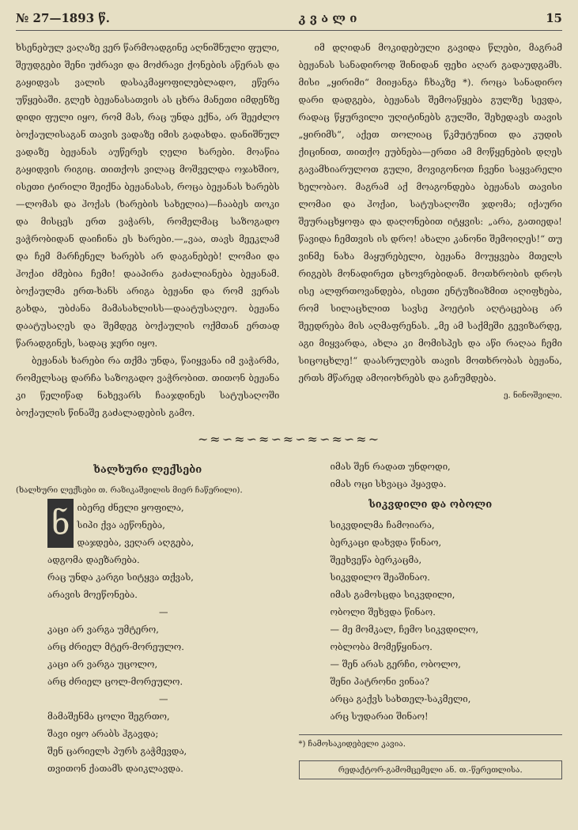№ 27—1893 წ. კ ვ ა ლ ი 15
ხსენებულ ვაღაზე ვერ წარმოადგინე აღნიშნული ფული, შეუდგები შენი უძრავი და მოძრავი ქონების აწერას და გაყიდვას ვალის დასაკმაყოფილებლადო, ეწერა უწყებაში. გლეხ ბეჟანასათვის ას ცხრა მანეთი იმდენზე დიდი ფული იყო, რომ მას, რაც უნდა ექნა, არ შეეძლო ბოქაულისაგან თავის ვადაზე იმის გადახდა. დანიშნულ ვადაზე ბეჟანას აუწერეს ღელი ხარები. მოაწია გაყიდვის რიგიც. თითქოს ვილაც მოშველდა ოჯახშიო, ისეთი ტირილი შეიქნა ბეჟანასას, როცა ბეჟანას ხარებს—ლომას და ჰოქას (ხარების სახელია)—ჩააბეს თოკი და მისცეს ერთ ვაჭარს, რომელმაც საზოგადო ვაჭრობიდან დაიჩინა ეს ხარები.—„ვაა, თავს მეეკლამ და ჩემ მარჩენელ ხარებს არ დაგანებებ! ლომაი და ჰოქაი ძმებია ჩემი! დააპირა გაძალიანება ბეჟანამ. ბოქაულმა ერთ-ხანს არიგა ბეჟანი და რომ ვერას გახდა, უბძანა მამასახლისს—დაატუსაღეო. ბეჟანა დაატუსაღეს და შემდეგ ბოქაულის ოქმთან ერთად წარადგინეს, სადაც ჯერი იყო.
ბეჟანას ხარები რა თქმა უნდა, წაიყვანა იმ ვაჭარმა, რომელსაც დარჩა საზოგადო ვაჭრობით. თითონ ბეჟანა კი წელიწად ნახევარს ჩააჯდინეს სატუსაღოში ბოქაულის წინაშე გაძალადების გამო.
იმ დღიდან მოკიდებული გავიდა წლები, მაგრამ ბეჟანას სანადიროდ შინიდან ფეხი აღარ გადაუდგამს. მისი „ყირიმი“ მიიჟანგა ჩხაკზე *). როცა სანადირო დარი დადგება, ბეჟანას შემოაწყება გულზე სევდა, რადაც წყურვილი უღიტინებს გულში, შეხედავს თავის „ყირიმს“, აქეთ თოლიაც წკმუტუნით და კუდის ქიცინით, თითქო ეუბნება—ერთი ამ მოწყენების დღეს გავამხიარულოთ გული, მოვიგონოთ ჩვენი საყვარელი ხელობაო. მაგრამ აქ მოაგონდება ბეჟანას თავისი ლომაი და ჰოქაი, სატუსაღოში ჯდომა; იქაური შეურაცხყოფა და დაღონებით იტყვის: „არა, გათიედა! წავიდა ჩემთვის ის დრო! ახალი კანონი შემოიღეს!“ თუ ვინმე ნახა მაყურებელი, ბეჟანა მოუყვება მთელს რიგებს მონადირეთ ცხოვრებიდან. მოთხრობის დროს ისე ალფრთოვანდება, ისეთი ენტუზიაზმით აღიფხება, რომ სილაცხლით სავსე პოეტის აღტაცებაც არ შეედრება მის აღმაფრენას. „მე ამ საქმეში გევიზარდე, აგი მიყვარდა, ახლა კი მომისპეს და აწი რაღაა ჩემი სიცოცხლე!“ დაასრულებს თავის მოთხრობას ბეჟანა, ერთს მწარედ ამოიოხრებს და გაჩუმდება.
ე. ნინოშვილი.
~≈∽≈∽≈∽≈∽≈∽≈∽≈~
ხალხური ლექსები
(ხალხური ლექსები თ. რაზიკაშვილის მიერ ჩაწერილი).
ნიბერე ძნელი ყოფილა,
სიპი ქვა აეწონება,
დაჯდება, ვეღარ აღგება,
ადგომა დაეზარება.
რაც უნდა კარგი სიტყვა თქვას,
არავის მოეწონება.
—
კაცი არ ვარგა უმტერო,
არც ძრიელ მტერ-მორეულო.
კაცი არ ვარგა უცოლო,
არც ძრიელ ცოლ-მორეულო.
—
მამაშენმა ცოლი შეგრთო,
შავი იყო არაბს ჰგავდა;
შენ ცარიელს პურს გაჭმევდა,
თვითონ ქათამს დაიკლავდა.
იმას შენ რადათ უნდოდი,
იმას ოცი სხვაცა ჰყავდა.
სიკვდილი და ობოლი
სიკვდილმა ჩამოიარა,
ბერკაცი დახვდა წინაო,
შეეხვეწა ბერკაცმა,
სიკვდილო შეაშინაო.
იმას გამოსცდა სიკვდილი,
ობოლი შეხვდა წინაო.
— მე მომკალ, ჩემო სიკვდილო,
ობლობა მომეწყინაო.
— შენ არას გერჩი, ობოლო,
შენი პატრონი ვინაა?
არცა გაქვს სახთელ-საკმელი,
არც სუდარაი შინაო!
*) ჩამოსაკიდებელი კავია.
რედაქტორ-გამომცემელი ან. თ.-წერეთლისა.